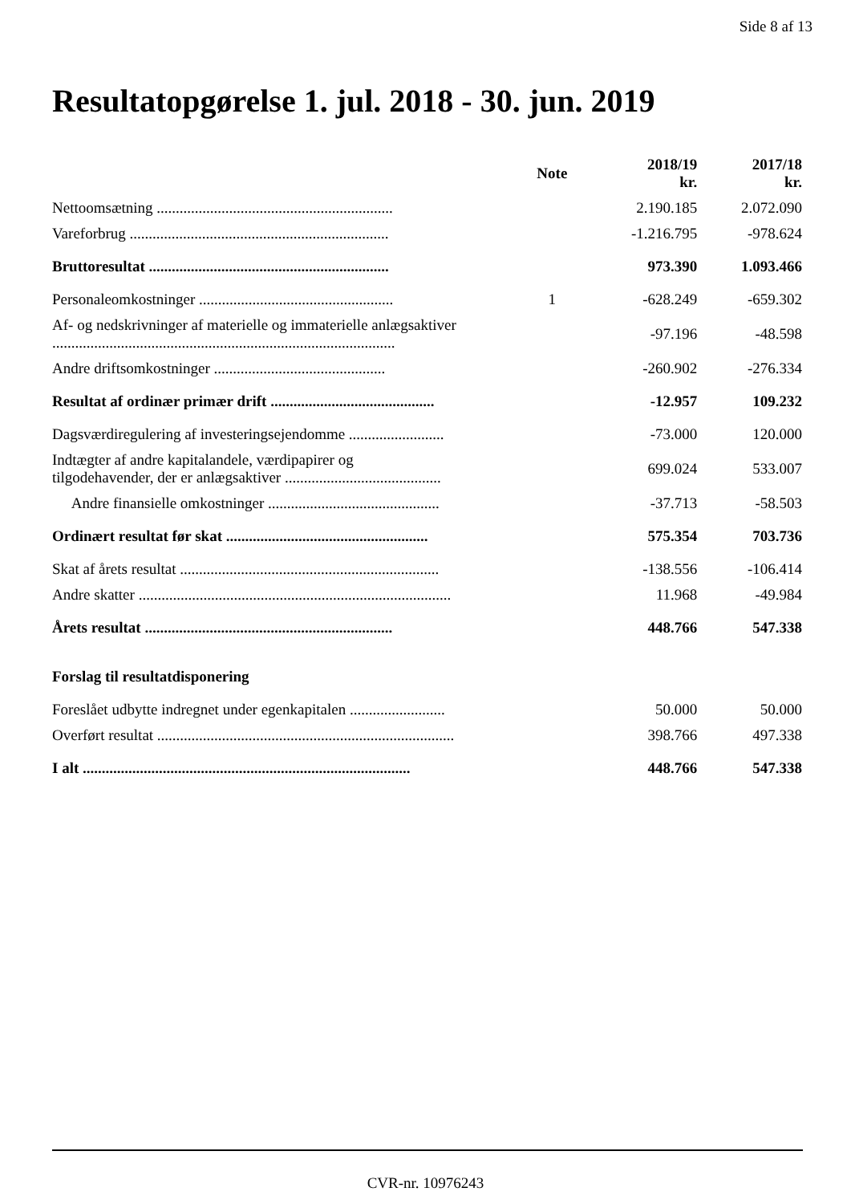Side 8 af 13
Resultatopgørelse 1. jul. 2018 - 30. jun. 2019
| | Note | 2018/19 kr. | 2017/18 kr. |
| --- | --- | --- | --- |
| Nettoomsætning .............................................................. | | 2.190.185 | 2.072.090 |
| Vareforbrug .................................................................... | | -1.216.795 | -978.624 |
| Bruttoresultat ............................................................... | | 973.390 | 1.093.466 |
| Personaleomkostninger ................................................... | 1 | -628.249 | -659.302 |
| Af- og nedskrivninger af materielle og immaterielle anlægsaktiver .......................................................................................... | | -97.196 | -48.598 |
| Andre driftsomkostninger ............................................. | | -260.902 | -276.334 |
| Resultat af ordinær primær drift ........................................... | | -12.957 | 109.232 |
| Dagsværdiregulering af investeringsejendomme ......................... | | -73.000 | 120.000 |
| Indtægter af andre kapitalandele, værdipapirer og tilgodehavender, der er anlægsaktiver ......................................... | | 699.024 | 533.007 |
| Andre finansielle omkostninger ............................................. | | -37.713 | -58.503 |
| Ordinært resultat før skat ..................................................... | | 575.354 | 703.736 |
| Skat af årets resultat .................................................................... | | -138.556 | -106.414 |
| Andre skatter .................................................................................. | | 11.968 | -49.984 |
| Årets resultat ................................................................. | | 448.766 | 547.338 |
| Forslag til resultatdisponering | | | |
| Foreslået udbytte indregnet under egenkapitalen ......................... | | 50.000 | 50.000 |
| Overført resultat .............................................................................. | | 398.766 | 497.338 |
| I alt ...................................................................................... | | 448.766 | 547.338 |
CVR-nr. 10976243